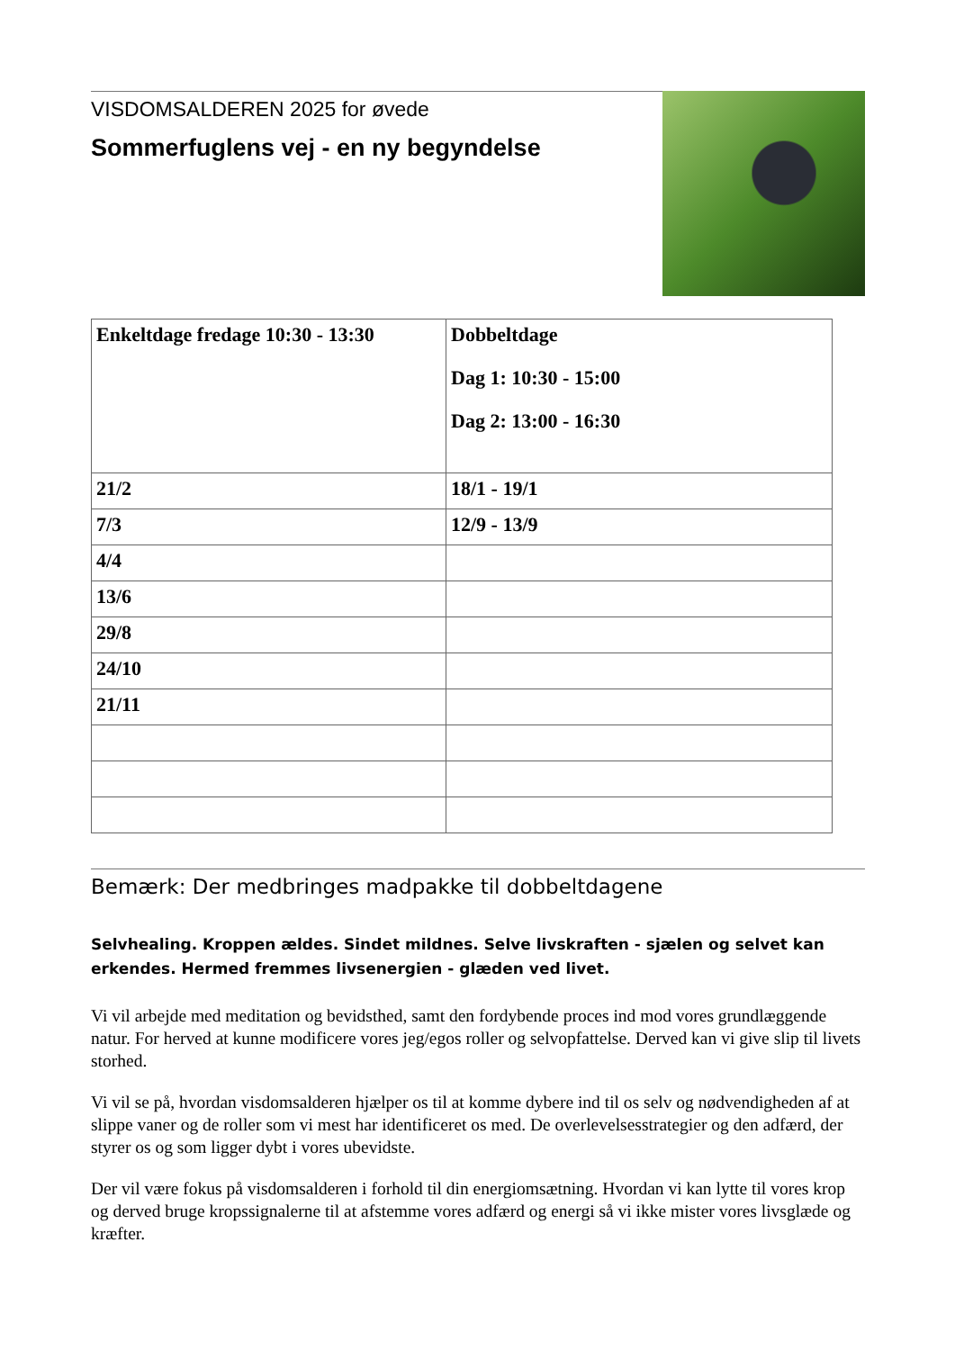VISDOMSALDEREN 2025 for øvede
Sommerfuglens vej - en ny begyndelse
| Enkeltdage fredage 10:30 - 13:30 | Dobbeltdage Dag 1: 10:30 - 15:00 Dag 2: 13:00 - 16:30 |
| 21/2 | 18/1 - 19/1 |
| 7/3 | 12/9 - 13/9 |
| 4/4 | |
| 13/6 | |
| 29/8 | |
| 24/10 | |
| 21/11 | |
Bemærk: Der medbringes madpakke til dobbeltdagene
Selvhealing. Kroppen ældes. Sindet mildnes. Selve livskraften - sjælen og selvet kan erkendes. Hermed fremmes livsenergien - glæden ved livet.
Vi vil arbejde med meditation og bevidsthed, samt den fordybende proces ind mod vores grundlæggende natur. For herved at kunne modificere vores jeg/egos roller og selvopfattelse. Derved kan vi give slip til livets storhed.
Vi vil se på, hvordan visdomsalderen hjælper os til at komme dybere ind til os selv og nødvendigheden af at slippe vaner og de roller som vi mest har identificeret os med. De overlevelsesstrategier og den adfærd, der styrer os og som ligger dybt i vores ubevidste.
Der vil være fokus på visdomsalderen i forhold til din energiomsætning. Hvordan vi kan lytte til vores krop og derved bruge kropssignalerne til at afstemme vores adfærd og energi så vi ikke mister vores livsglæde og kræfter.